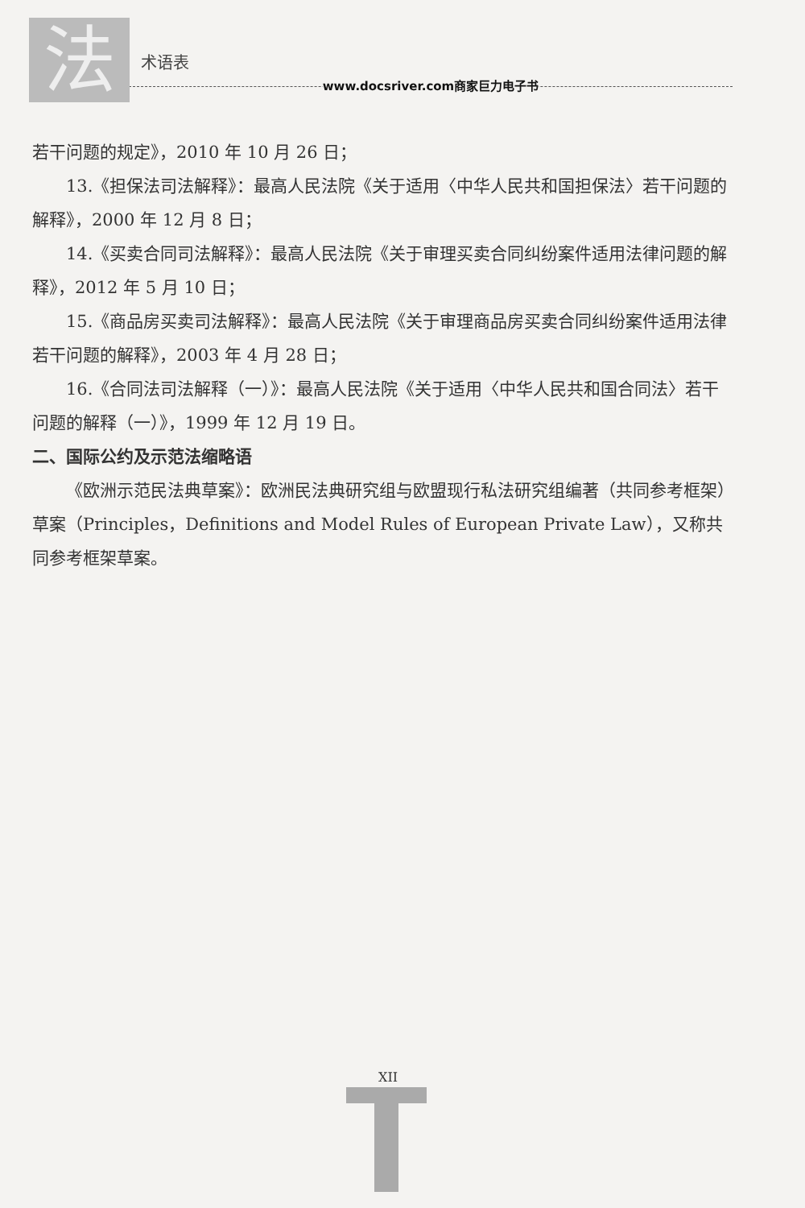法
术语表
www.docsriver.com商家巨力电子书
若干问题的规定》，2010 年 10 月 26 日；
13.《担保法司法解释》：最高人民法院《关于适用〈中华人民共和国担保法〉若干问题的解释》，2000 年 12 月 8 日；
14.《买卖合同司法解释》：最高人民法院《关于审理买卖合同纠纷案件适用法律问题的解释》，2012 年 5 月 10 日；
15.《商品房买卖司法解释》：最高人民法院《关于审理商品房买卖合同纠纷案件适用法律若干问题的解释》，2003 年 4 月 28 日；
16.《合同法司法解释（一）》：最高人民法院《关于适用〈中华人民共和国合同法〉若干问题的解释（一）》，1999 年 12 月 19 日。
二、国际公约及示范法缩略语
《欧洲示范民法典草案》：欧洲民法典研究组与欧盟现行私法研究组编著（共同参考框架）草案（Principles，Definitions and Model Rules of European Private Law），又称共同参考框架草案。
XII